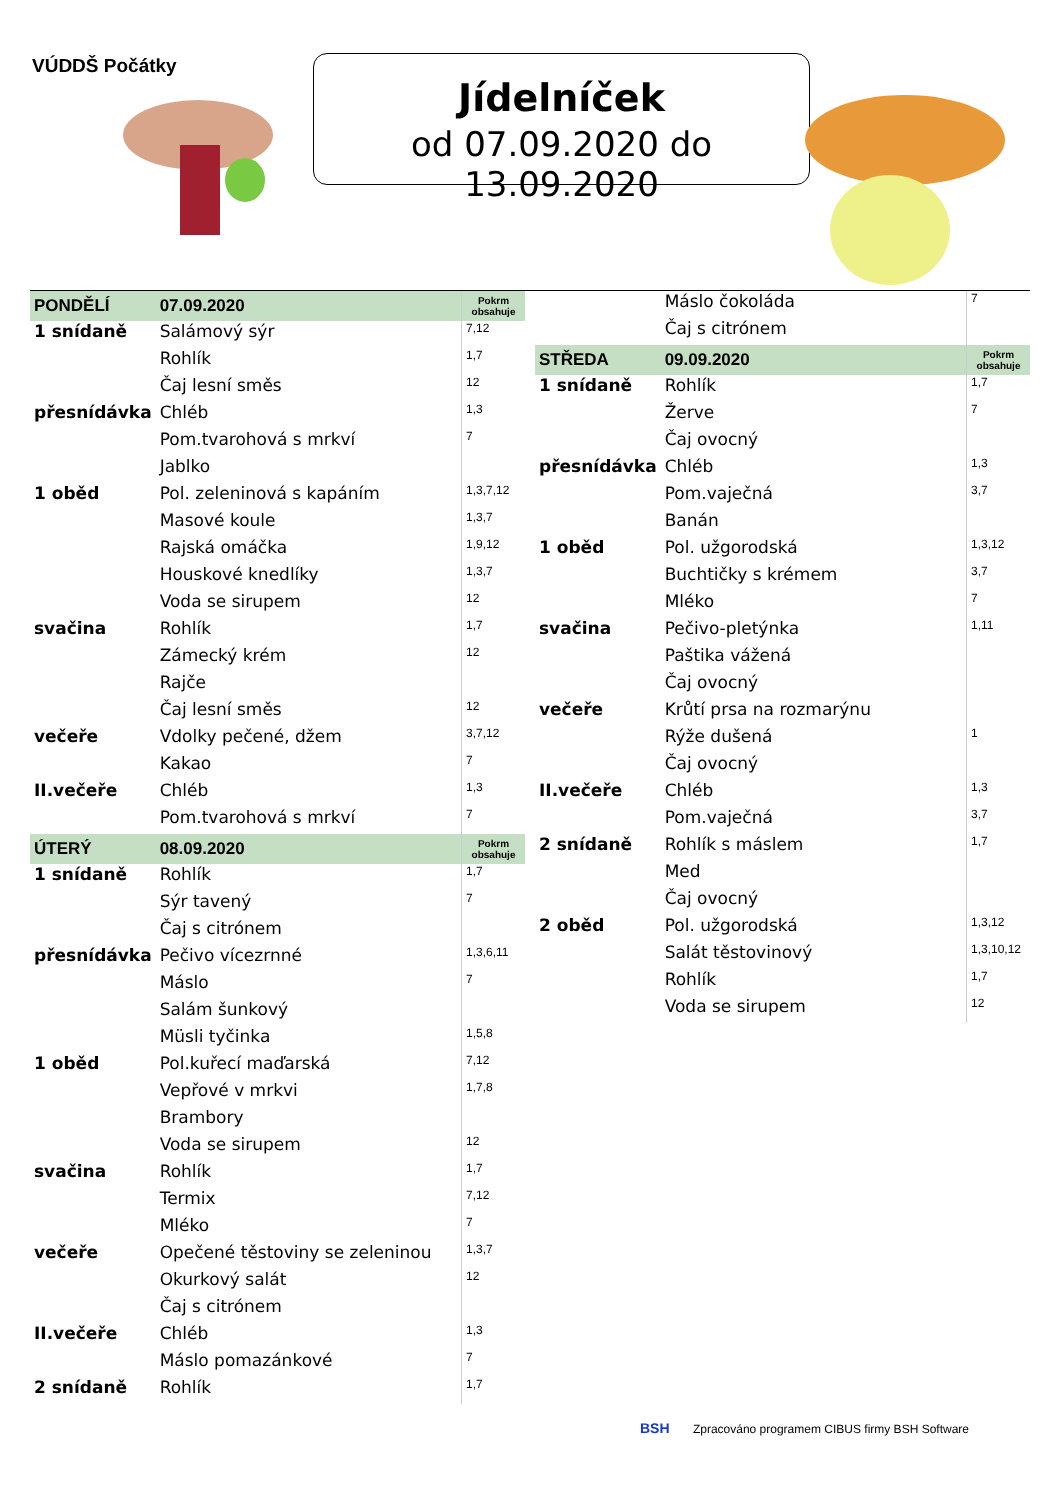VÚDDŠ Počátky
Jídelníček
od 07.09.2020 do 13.09.2020
| PONDĚLÍ | 07.09.2020 | Pokrm obsahuje |
| 1 snídaně | Salámový sýr | 7,12 |
| | Rohlík | 1,7 |
| | Čaj lesní směs | 12 |
| přesnídávka | Chléb | 1,3 |
| | Pom.tvarohová s mrkví | 7 |
| | Jablko | |
| 1 oběd | Pol. zeleninová s kapáním | 1,3,7,12 |
| | Masové koule | 1,3,7 |
| | Rajská omáčka | 1,9,12 |
| | Houskové knedlíky | 1,3,7 |
| | Voda se sirupem | 12 |
| svačina | Rohlík | 1,7 |
| | Zámecký krém | 12 |
| | Rajče | |
| | Čaj lesní směs | 12 |
| večeře | Vdolky pečené, džem | 3,7,12 |
| | Kakao | 7 |
| II.večeře | Chléb | 1,3 |
| | Pom.tvarohová s mrkví | 7 |
| ÚTERÝ | 08.09.2020 | Pokrm obsahuje |
| 1 snídaně | Rohlík | 1,7 |
| | Sýr tavený | 7 |
| | Čaj s citrónem | |
| přesnídávka | Pečivo vícezrnné | 1,3,6,11 |
| | Máslo | 7 |
| | Salám šunkový | |
| | Müsli tyčinka | 1,5,8 |
| 1 oběd | Pol.kuřecí maďarská | 7,12 |
| | Vepřové v mrkvi | 1,7,8 |
| | Brambory | |
| | Voda se sirupem | 12 |
| svačina | Rohlík | 1,7 |
| | Termix | 7,12 |
| | Mléko | 7 |
| večeře | Opečené těstoviny se zeleninou | 1,3,7 |
| | Okurkový salát | 12 |
| | Čaj s citrónem | |
| II.večeře | Chléb | 1,3 |
| | Máslo pomazánkové | 7 |
| 2 snídaně | Rohlík | 1,7 |
| | Máslo čokoláda | 7 |
| | Čaj s citrónem | |
| STŘEDA | 09.09.2020 | Pokrm obsahuje |
| 1 snídaně | Rohlík | 1,7 |
| | Žerve | 7 |
| | Čaj ovocný | |
| přesnídávka | Chléb | 1,3 |
| | Pom.vaječná | 3,7 |
| | Banán | |
| 1 oběd | Pol. užgorodská | 1,3,12 |
| | Buchtičky s krémem | 3,7 |
| | Mléko | 7 |
| svačina | Pečivo-pletýnka | 1,11 |
| | Paštika vážená | |
| | Čaj ovocný | |
| večeře | Krůtí prsa na rozmarýnu | |
| | Rýže dušená | 1 |
| | Čaj ovocný | |
| II.večeře | Chléb | 1,3 |
| | Pom.vaječná | 3,7 |
| 2 snídaně | Rohlík s máslem | 1,7 |
| | Med | |
| | Čaj ovocný | |
| 2 oběd | Pol. užgorodská | 1,3,12 |
| | Salát těstovinový | 1,3,10,12 |
| | Rohlík | 1,7 |
| | Voda se sirupem | 12 |
BSH Zpracováno programem CIBUS firmy BSH Software